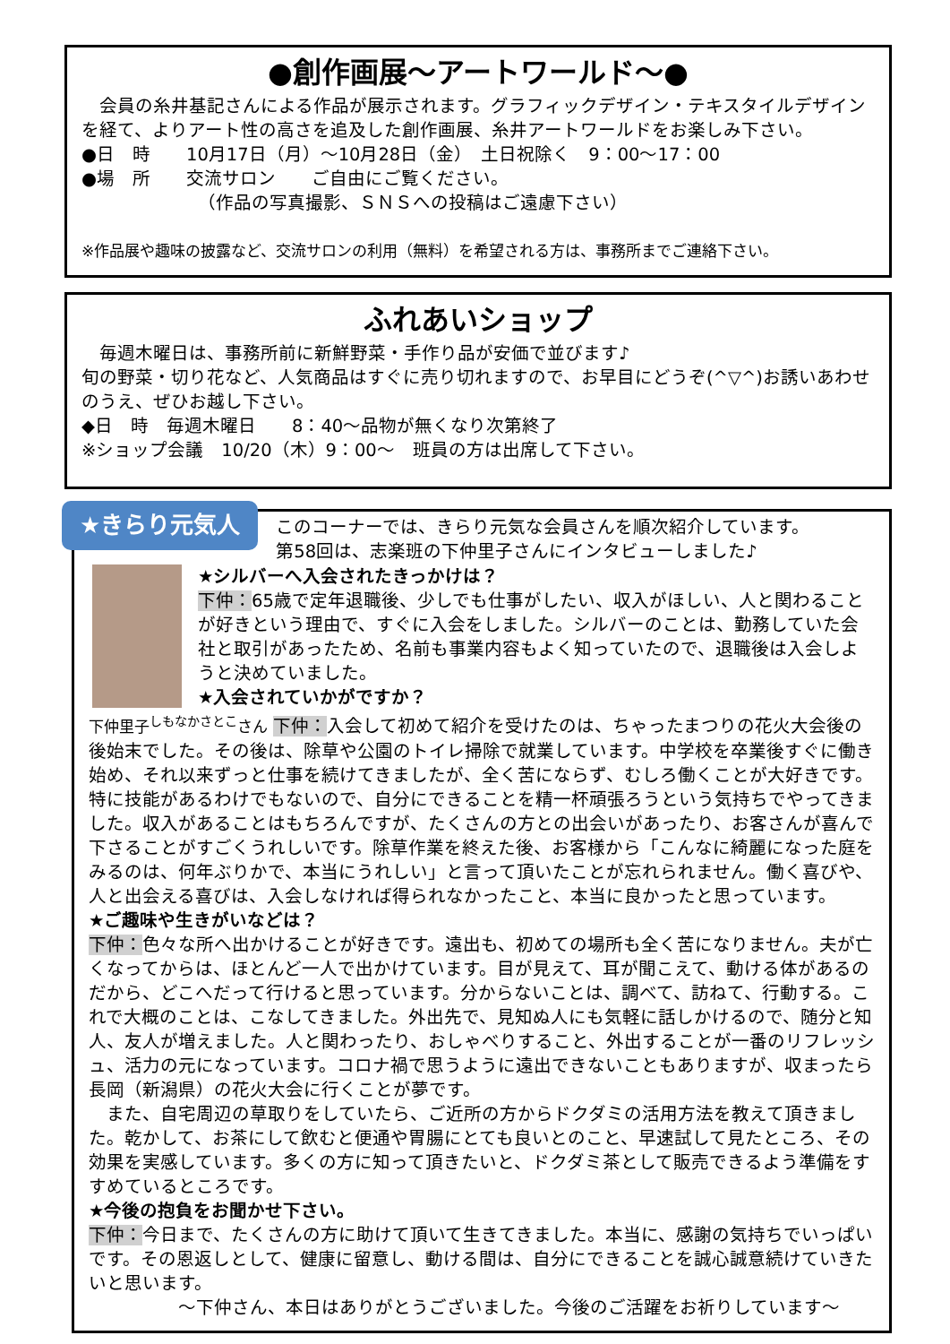●創作画展～アートワールド～●
　会員の糸井基記さんによる作品が展示されます。グラフィックデザイン・テキスタイルデザインを経て、よりアート性の高さを追及した創作画展、糸井アートワールドをお楽しみ下さい。
●日　時　　10月17日（月）～10月28日（金）　土日祝除く　9：00～17：00
●場　所　　交流サロン　　ご自由にご覧ください。
　　　　　　　（作品の写真撮影、ＳＮＳへの投稿はご遠慮下さい）
※作品展や趣味の披露など、交流サロンの利用（無料）を希望される方は、事務所までご連絡下さい。
ふれあいショップ
　毎週木曜日は、事務所前に新鮮野菜・手作り品が安価で並びます♪
旬の野菜・切り花など、人気商品はすぐに売り切れますので、お早目にどうぞ(^▽^)お誘いあわせのうえ、ぜひお越し下さい。
◆日　時　毎週木曜日　　8：40～品物が無くなり次第終了
※ショップ会議　10/20（木）9：00～　班員の方は出席して下さい。
★きらり元気人
このコーナーでは、きらり元気な会員さんを順次紹介しています。
第58回は、志楽班の下仲里子さんにインタビューしました♪
★シルバーへ入会されたきっかけは？
下仲：65歳で定年退職後、少しでも仕事がしたい、収入がほしい、人と関わることが好きという理由で、すぐに入会をしました。シルバーのことは、勤務していた会社と取引があったため、名前も事業内容もよく知っていたので、退職後は入会しようと決めていました。
★入会されていかがですか？
下仲里子<sup>しもなかさとこ</sup>さん 下仲：入会して初めて紹介を受けたのは、ちゃったまつりの花火大会後の後始末でした。その後は、除草や公園のトイレ掃除で就業しています。中学校を卒業後すぐに働き始め、それ以来ずっと仕事を続けてきましたが、全く苦にならず、むしろ働くことが大好きです。特に技能があるわけでもないので、自分にできることを精一杯頑張ろうという気持ちでやってきました。収入があることはもちろんですが、たくさんの方との出会いがあったり、お客さんが喜んで下さることがすごくうれしいです。除草作業を終えた後、お客様から「こんなに綺麗になった庭をみるのは、何年ぶりかで、本当にうれしい」と言って頂いたことが忘れられません。働く喜びや、人と出会える喜びは、入会しなければ得られなかったこと、本当に良かったと思っています。
★ご趣味や生きがいなどは？
下仲：色々な所へ出かけることが好きです。遠出も、初めての場所も全く苦になりません。夫が亡くなってからは、ほとんど一人で出かけています。目が見えて、耳が聞こえて、動ける体があるのだから、どこへだって行けると思っています。分からないことは、調べて、訪ねて、行動する。これで大概のことは、こなしてきました。外出先で、見知ぬ人にも気軽に話しかけるので、随分と知人、友人が増えました。人と関わったり、おしゃべりすること、外出することが一番のリフレッシュ、活力の元になっています。コロナ禍で思うように遠出できないこともありますが、収まったら長岡（新潟県）の花火大会に行くことが夢です。
　また、自宅周辺の草取りをしていたら、ご近所の方からドクダミの活用方法を教えて頂きました。乾かして、お茶にして飲むと便通や胃腸にとても良いとのこと、早速試して見たところ、その効果を実感しています。多くの方に知って頂きたいと、ドクダミ茶として販売できるよう準備をすすめているところです。
★今後の抱負をお聞かせ下さい。
下仲：今日まで、たくさんの方に助けて頂いて生きてきました。本当に、感謝の気持ちでいっぱいです。その恩返しとして、健康に留意し、動ける間は、自分にできることを誠心誠意続けていきたいと思います。
　　　　　～下仲さん、本日はありがとうございました。今後のご活躍をお祈りしています～